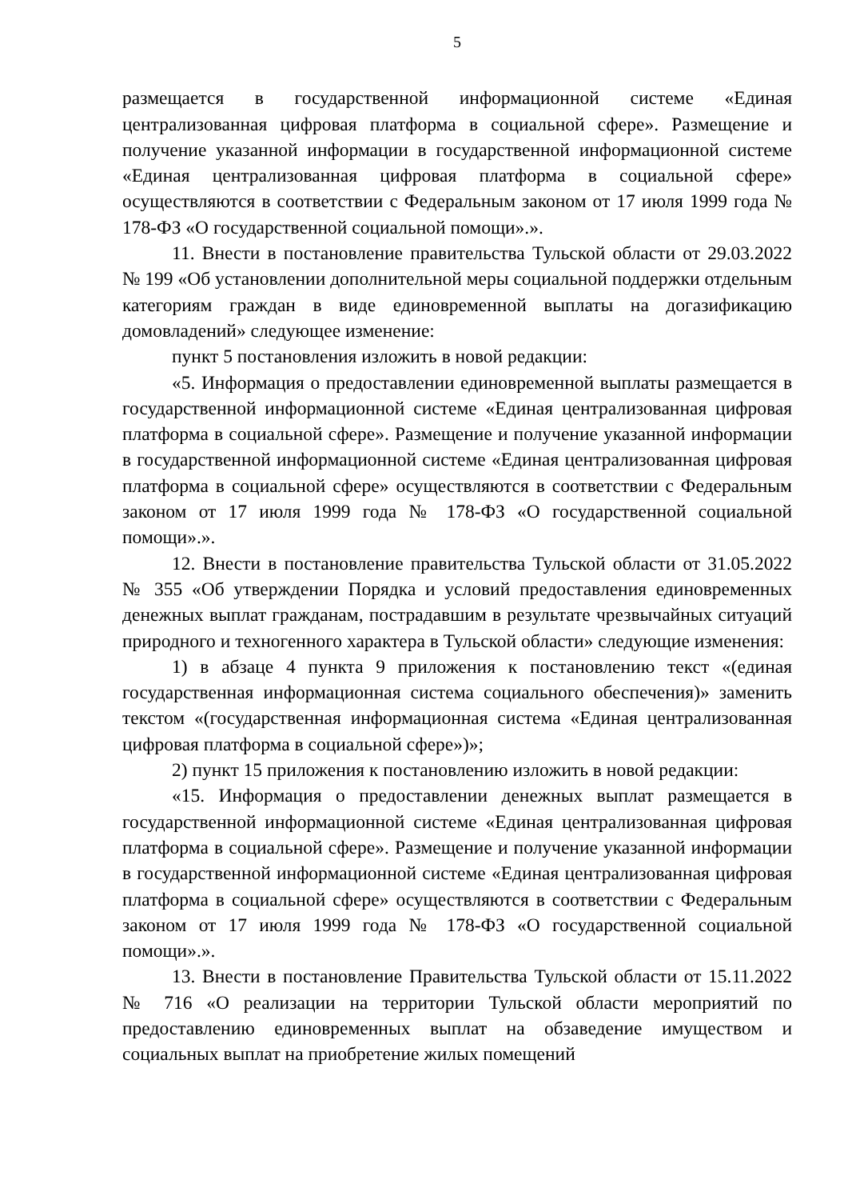5
размещается в государственной информационной системе «Единая централизованная цифровая платформа в социальной сфере». Размещение и получение указанной информации в государственной информационной системе «Единая централизованная цифровая платформа в социальной сфере» осуществляются в соответствии с Федеральным законом от 17 июля 1999 года № 178-ФЗ «О государственной социальной помощи».».
11. Внести в постановление правительства Тульской области от 29.03.2022 № 199 «Об установлении дополнительной меры социальной поддержки отдельным категориям граждан в виде единовременной выплаты на догазификацию домовладений» следующее изменение:
пункт 5 постановления изложить в новой редакции:
«5. Информация о предоставлении единовременной выплаты размещается в государственной информационной системе «Единая централизованная цифровая платформа в социальной сфере». Размещение и получение указанной информации в государственной информационной системе «Единая централизованная цифровая платформа в социальной сфере» осуществляются в соответствии с Федеральным законом от 17 июля 1999 года № 178-ФЗ «О государственной социальной помощи».».
12. Внести в постановление правительства Тульской области от 31.05.2022 № 355 «Об утверждении Порядка и условий предоставления единовременных денежных выплат гражданам, пострадавшим в результате чрезвычайных ситуаций природного и техногенного характера в Тульской области» следующие изменения:
1) в абзаце 4 пункта 9 приложения к постановлению текст «(единая государственная информационная система социального обеспечения)» заменить текстом «(государственная информационная система «Единая централизованная цифровая платформа в социальной сфере»)»;
2) пункт 15 приложения к постановлению изложить в новой редакции:
«15. Информация о предоставлении денежных выплат размещается в государственной информационной системе «Единая централизованная цифровая платформа в социальной сфере». Размещение и получение указанной информации в государственной информационной системе «Единая централизованная цифровая платформа в социальной сфере» осуществляются в соответствии с Федеральным законом от 17 июля 1999 года № 178-ФЗ «О государственной социальной помощи».».
13. Внести в постановление Правительства Тульской области от 15.11.2022 № 716 «О реализации на территории Тульской области мероприятий по предоставлению единовременных выплат на обзаведение имуществом и социальных выплат на приобретение жилых помещений